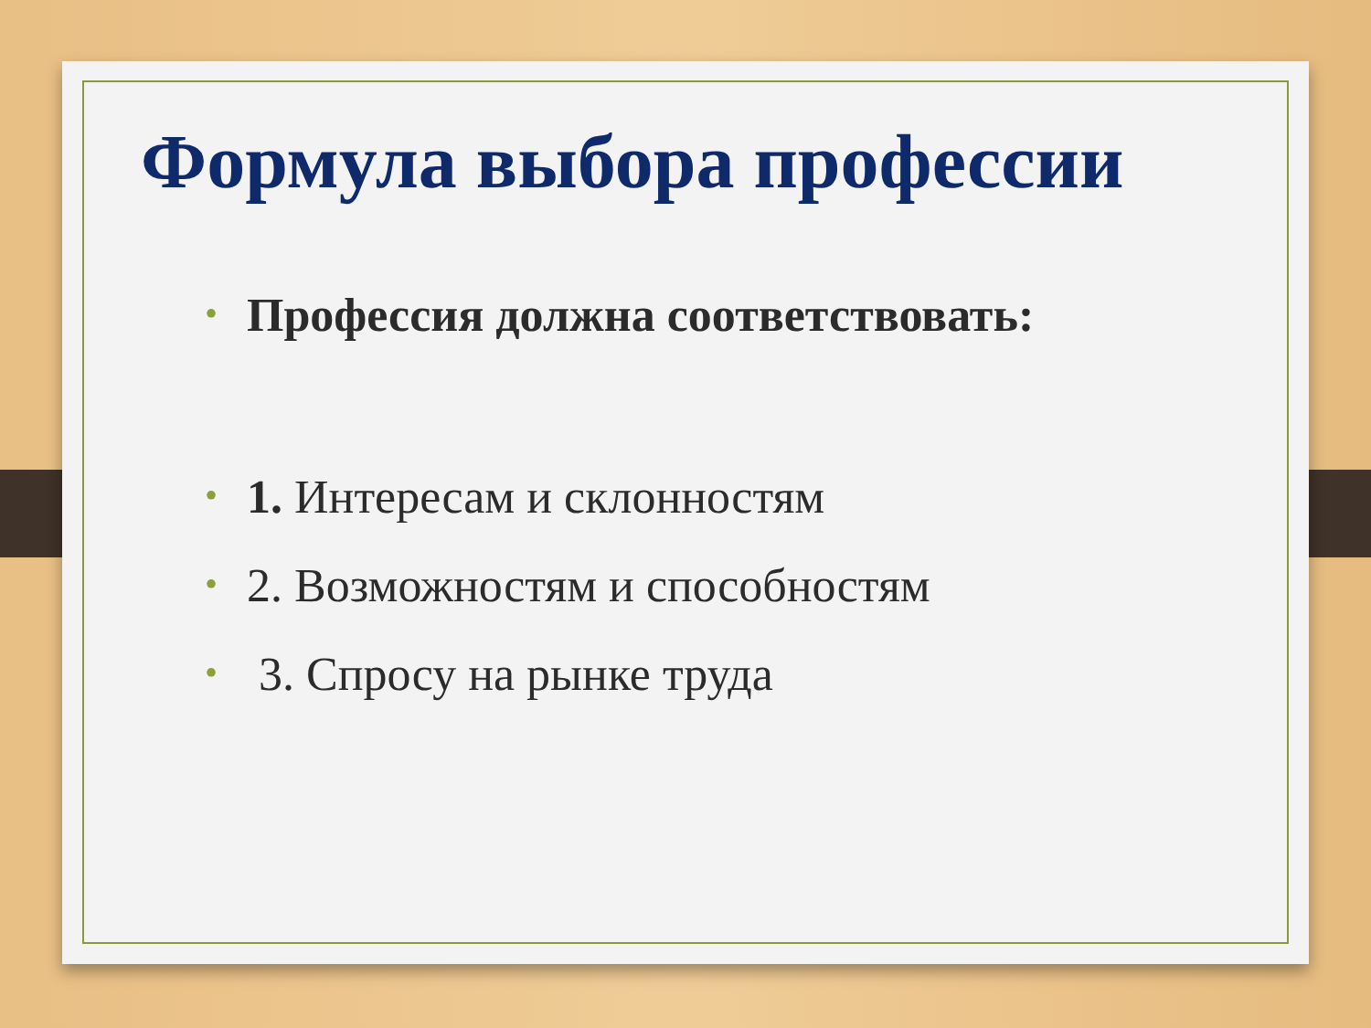Формула выбора профессии
• Профессия должна соответствовать:
• 1. Интересам и склонностям
• 2. Возможностям и способностям
• 3. Спросу на рынке труда